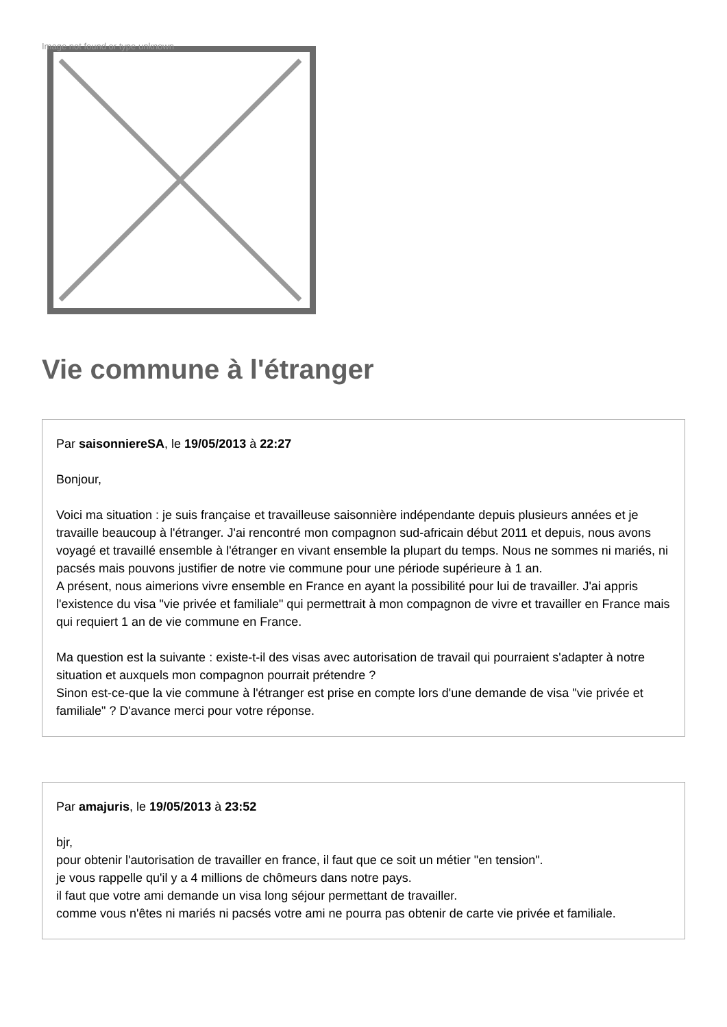Image not found or type unknown
Vie commune à l'étranger
Par saisonniereSA, le 19/05/2013 à 22:27
Bonjour,
Voici ma situation : je suis française et travailleuse saisonnière indépendante depuis plusieurs années et je travaille beaucoup à l'étranger. J'ai rencontré mon compagnon sud-africain début 2011 et depuis, nous avons voyagé et travaillé ensemble à l'étranger en vivant ensemble la plupart du temps. Nous ne sommes ni mariés, ni pacsés mais pouvons justifier de notre vie commune pour une période supérieure à 1 an.
A présent, nous aimerions vivre ensemble en France en ayant la possibilité pour lui de travailler. J'ai appris l'existence du visa "vie privée et familiale" qui permettrait à mon compagnon de vivre et travailler en France mais qui requiert 1 an de vie commune en France.
Ma question est la suivante : existe-t-il des visas avec autorisation de travail qui pourraient s'adapter à notre situation et auxquels mon compagnon pourrait prétendre ?
Sinon est-ce-que la vie commune à l'étranger est prise en compte lors d'une demande de visa "vie privée et familiale" ? D'avance merci pour votre réponse.
Par amajuris, le 19/05/2013 à 23:52
bjr,
pour obtenir l'autorisation de travailler en france, il faut que ce soit un métier "en tension".
je vous rappelle qu'il y a 4 millions de chômeurs dans notre pays.
il faut que votre ami demande un visa long séjour permettant de travailler.
comme vous n'êtes ni mariés ni pacsés votre ami ne pourra pas obtenir de carte vie privée et familiale.